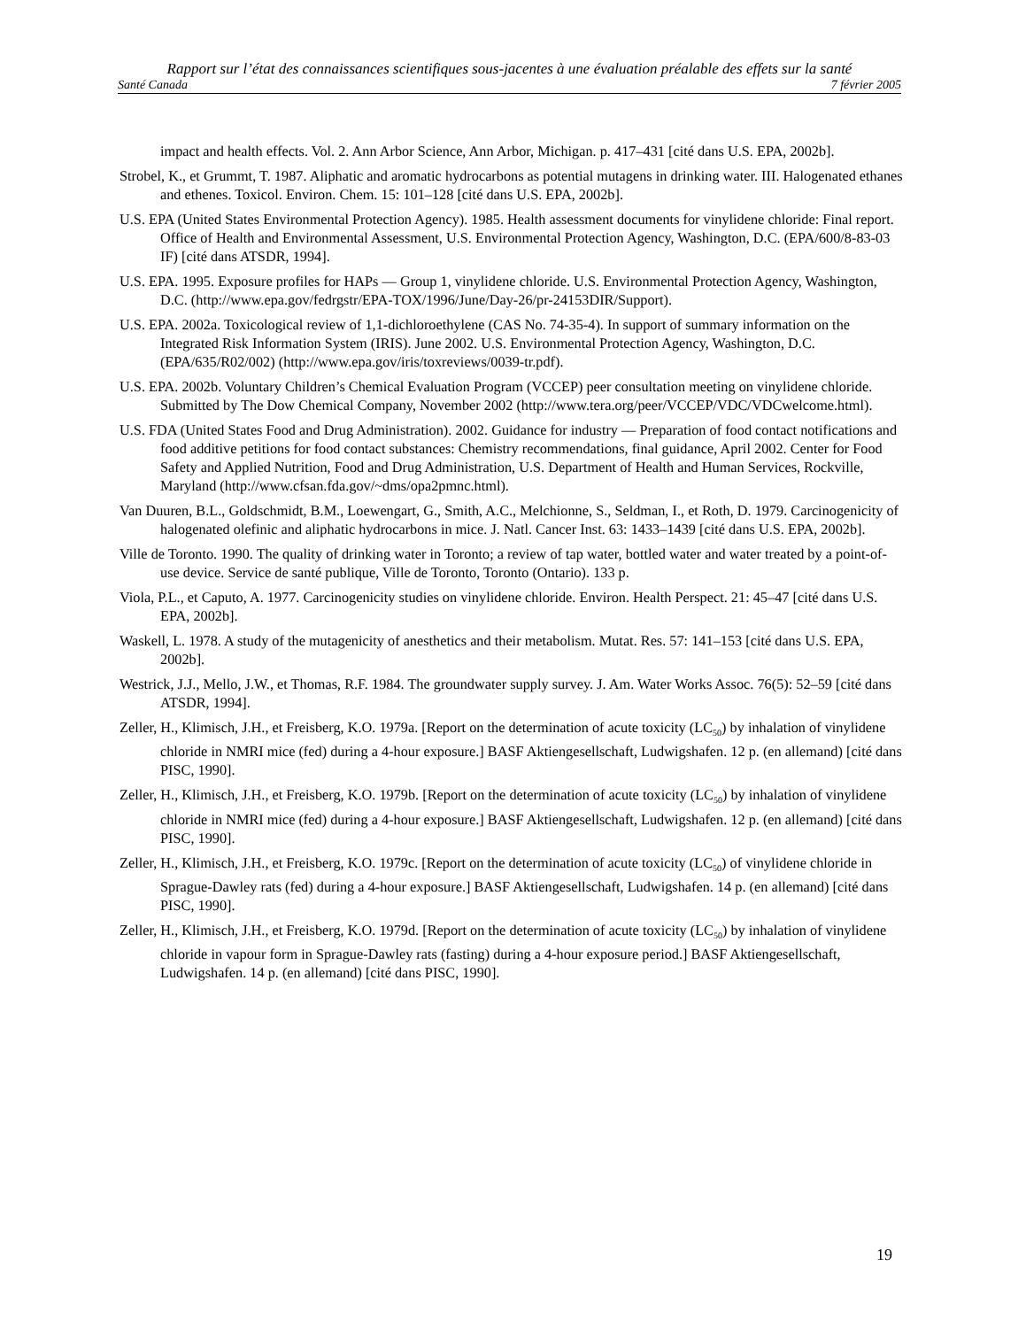Rapport sur l’état des connaissances scientifiques sous-jacentes à une évaluation préalable des effets sur la santé
Santé Canada 7 février 2005
impact and health effects. Vol. 2. Ann Arbor Science, Ann Arbor, Michigan. p. 417–431 [cité dans U.S. EPA, 2002b].
Strobel, K., et Grummt, T. 1987. Aliphatic and aromatic hydrocarbons as potential mutagens in drinking water. III. Halogenated ethanes and ethenes. Toxicol. Environ. Chem. 15: 101–128 [cité dans U.S. EPA, 2002b].
U.S. EPA (United States Environmental Protection Agency). 1985. Health assessment documents for vinylidene chloride: Final report. Office of Health and Environmental Assessment, U.S. Environmental Protection Agency, Washington, D.C. (EPA/600/8-83-03 IF) [cité dans ATSDR, 1994].
U.S. EPA. 1995. Exposure profiles for HAPs — Group 1, vinylidene chloride. U.S. Environmental Protection Agency, Washington, D.C. (http://www.epa.gov/fedrgstr/EPA-TOX/1996/June/Day-26/pr-24153DIR/Support).
U.S. EPA. 2002a. Toxicological review of 1,1-dichloroethylene (CAS No. 74-35-4). In support of summary information on the Integrated Risk Information System (IRIS). June 2002. U.S. Environmental Protection Agency, Washington, D.C. (EPA/635/R02/002) (http://www.epa.gov/iris/toxreviews/0039-tr.pdf).
U.S. EPA. 2002b. Voluntary Children’s Chemical Evaluation Program (VCCEP) peer consultation meeting on vinylidene chloride. Submitted by The Dow Chemical Company, November 2002 (http://www.tera.org/peer/VCCEP/VDC/VDCwelcome.html).
U.S. FDA (United States Food and Drug Administration). 2002. Guidance for industry — Preparation of food contact notifications and food additive petitions for food contact substances: Chemistry recommendations, final guidance, April 2002. Center for Food Safety and Applied Nutrition, Food and Drug Administration, U.S. Department of Health and Human Services, Rockville, Maryland (http://www.cfsan.fda.gov/~dms/opa2pmnc.html).
Van Duuren, B.L., Goldschmidt, B.M., Loewengart, G., Smith, A.C., Melchionne, S., Seldman, I., et Roth, D. 1979. Carcinogenicity of halogenated olefinic and aliphatic hydrocarbons in mice. J. Natl. Cancer Inst. 63: 1433–1439 [cité dans U.S. EPA, 2002b].
Ville de Toronto. 1990. The quality of drinking water in Toronto; a review of tap water, bottled water and water treated by a point-of-use device. Service de santé publique, Ville de Toronto, Toronto (Ontario). 133 p.
Viola, P.L., et Caputo, A. 1977. Carcinogenicity studies on vinylidene chloride. Environ. Health Perspect. 21: 45–47 [cité dans U.S. EPA, 2002b].
Waskell, L. 1978. A study of the mutagenicity of anesthetics and their metabolism. Mutat. Res. 57: 141–153 [cité dans U.S. EPA, 2002b].
Westrick, J.J., Mello, J.W., et Thomas, R.F. 1984. The groundwater supply survey. J. Am. Water Works Assoc. 76(5): 52–59 [cité dans ATSDR, 1994].
Zeller, H., Klimisch, J.H., et Freisberg, K.O. 1979a. [Report on the determination of acute toxicity (LC<sub>50</sub>) by inhalation of vinylidene chloride in NMRI mice (fed) during a 4-hour exposure.] BASF Aktiengesellschaft, Ludwigshafen. 12 p. (en allemand) [cité dans PISC, 1990].
Zeller, H., Klimisch, J.H., et Freisberg, K.O. 1979b. [Report on the determination of acute toxicity (LC<sub>50</sub>) by inhalation of vinylidene chloride in NMRI mice (fed) during a 4-hour exposure.] BASF Aktiengesellschaft, Ludwigshafen. 12 p. (en allemand) [cité dans PISC, 1990].
Zeller, H., Klimisch, J.H., et Freisberg, K.O. 1979c. [Report on the determination of acute toxicity (LC<sub>50</sub>) of vinylidene chloride in Sprague-Dawley rats (fed) during a 4-hour exposure.] BASF Aktiengesellschaft, Ludwigshafen. 14 p. (en allemand) [cité dans PISC, 1990].
Zeller, H., Klimisch, J.H., et Freisberg, K.O. 1979d. [Report on the determination of acute toxicity (LC<sub>50</sub>) by inhalation of vinylidene chloride in vapour form in Sprague-Dawley rats (fasting) during a 4-hour exposure period.] BASF Aktiengesellschaft, Ludwigshafen. 14 p. (en allemand) [cité dans PISC, 1990].
19